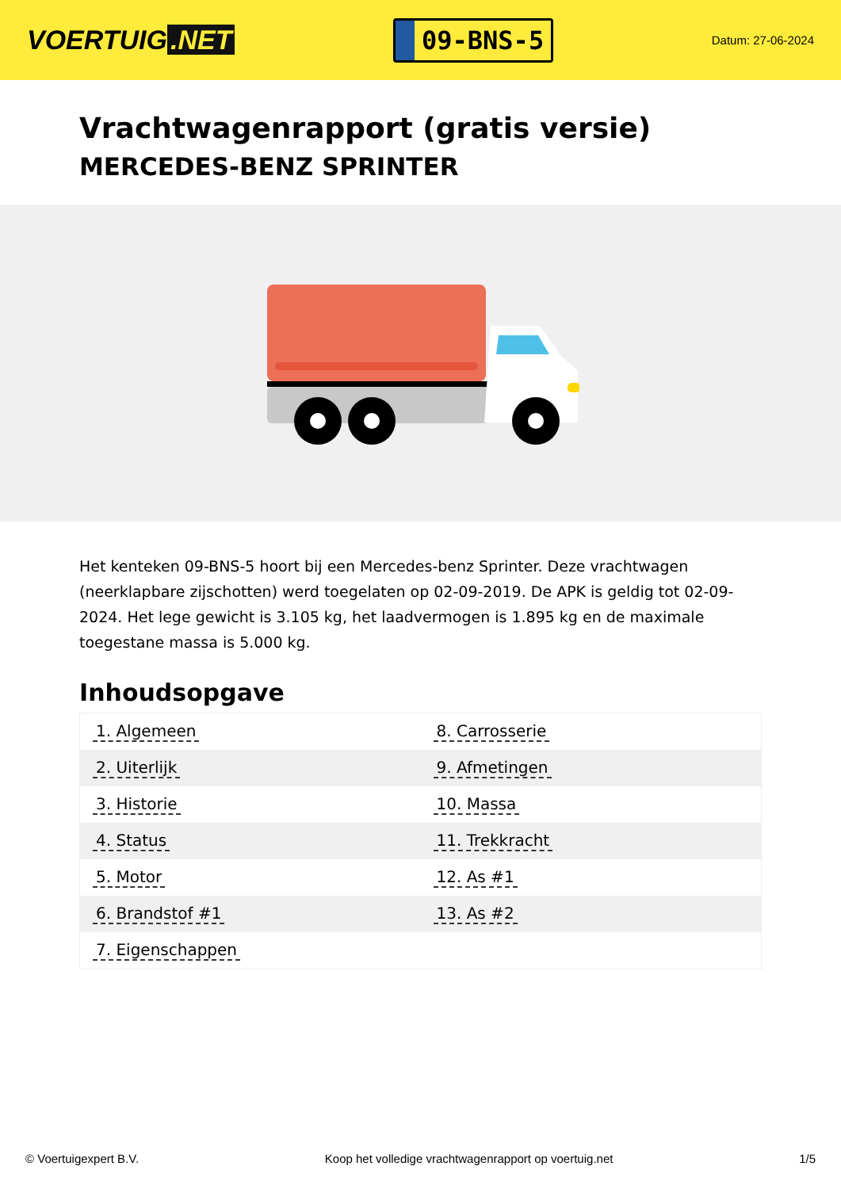VOERTUIG.NET
09-BNS-5
Datum: 27-06-2024
Vrachtwagenrapport (gratis versie)
MERCEDES-BENZ SPRINTER
Het kenteken 09-BNS-5 hoort bij een Mercedes-benz Sprinter. Deze vrachtwagen (neerklapbare zijschotten) werd toegelaten op 02-09-2019. De APK is geldig tot 02-09-2024. Het lege gewicht is 3.105 kg, het laadvermogen is 1.895 kg en de maximale toegestane massa is 5.000 kg.
Inhoudsopgave
| 1. Algemeen | 8. Carrosserie |
| 2. Uiterlijk | 9. Afmetingen |
| 3. Historie | 10. Massa |
| 4. Status | 11. Trekkracht |
| 5. Motor | 12. As #1 |
| 6. Brandstof #1 | 13. As #2 |
| 7. Eigenschappen | |
© Voertuigexpert B.V. Koop het volledige vrachtwagenrapport op voertuig.net 1/5